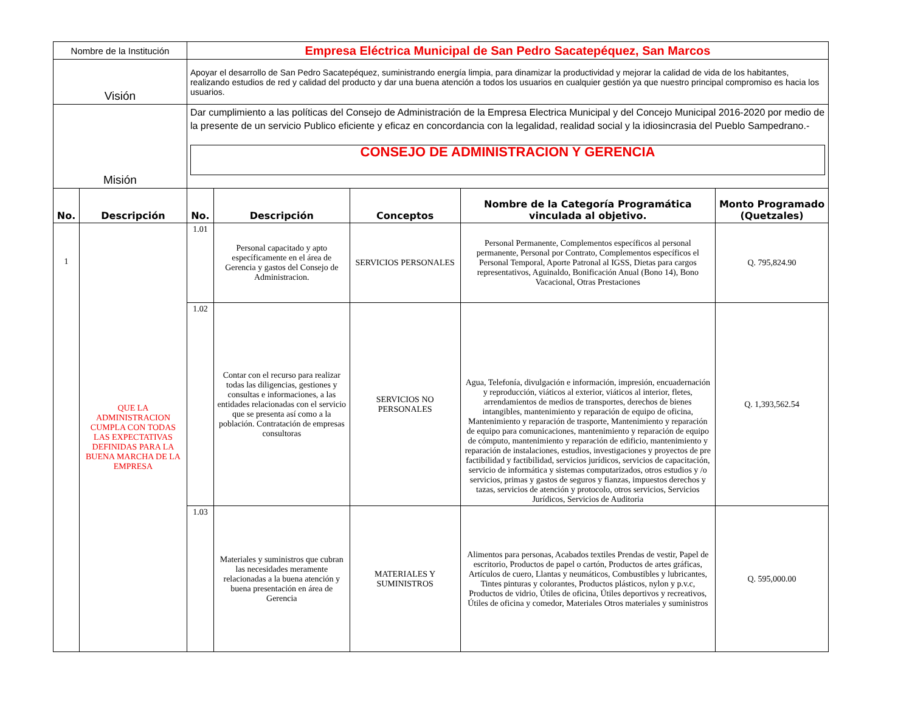| Nombre de la Institución | | Empresa Eléctrica Municipal de San Pedro Sacatepéquez, San Marcos | | | | |
| Visión | | Apoyar el desarrollo de San Pedro Sacatepéquez, suministrando energía limpia, para dinamizar la productividad y mejorar la calidad de vida de los habitantes, realizando estudios de red y calidad del producto y dar una buena atención a todos los usuarios en cualquier gestión ya que nuestro principal compromiso es hacia los usuarios. | | | | |
| Misión | | Dar cumplimiento a las políticas del Consejo de Administración de la Empresa Electrica Municipal y del Concejo Municipal 2016-2020 por medio de la presente de un servicio Publico eficiente y eficaz en concordancia con la legalidad, realidad social y la idiosincrasia del Pueblo Sampedrano.- CONSEJO DE ADMINISTRACION Y GERENCIA | | | | |
| No. | Descripción | No. | Descripción | Conceptos | Nombre de la Categoría Programática vinculada al objetivo. | Monto Programado (Quetzales) |
| 1 | QUE LA ADMINISTRACION CUMPLA CON TODAS LAS EXPECTATIVAS DEFINIDAS PARA LA BUENA MARCHA DE LA EMPRESA | 1.01 | Personal capacitado y apto específicamente en el área de Gerencia y gastos del Consejo de Administracion. | SERVICIOS PERSONALES | Personal Permanente, Complementos específicos al personal permanente, Personal por Contrato, Complementos específicos el Personal Temporal, Aporte Patronal al IGSS, Dietas para cargos representativos, Aguinaldo, Bonificación Anual (Bono 14), Bono Vacacional, Otras Prestaciones | Q. 795,824.90 |
| | | 1.02 | Contar con el recurso para realizar todas las diligencias, gestiones y consultas e informaciones, a las entidades relacionadas con el servicio que se presenta así como a la población. Contratación de empresas consultoras | SERVICIOS NO PERSONALES | Agua, Telefonía, divulgación e información, impresión, encuadernación y reproducción, viáticos al exterior, viáticos al interior, fletes, arrendamientos de medios de transportes, derechos de bienes intangibles, mantenimiento y reparación de equipo de oficina, Mantenimiento y reparación de trasporte, Mantenimiento y reparación de equipo para comunicaciones, mantenimiento y reparación de equipo de cómputo, mantenimiento y reparación de edificio, mantenimiento y reparación de instalaciones, estudios, investigaciones y proyectos de pre factibilidad y factibilidad, servicios jurídicos, servicios de capacitación, servicio de informática y sistemas computarizados, otros estudios y /o servicios, primas y gastos de seguros y fianzas, impuestos derechos y tazas, servicios de atención y protocolo, otros servicios, Servicios Jurídicos, Servicios de Auditoria | Q. 1,393,562.54 |
| | | 1.03 | Materiales y suministros que cubran las necesidades meramente relacionadas a la buena atención y buena presentación en área de Gerencia | MATERIALES Y SUMINISTROS | Alimentos para personas, Acabados textiles Prendas de vestir, Papel de escritorio, Productos de papel o cartón, Productos de artes gráficas, Artículos de cuero, Llantas y neumáticos, Combustibles y lubricantes, Tintes pinturas y colorantes, Productos plásticos, nylon y p.v.c, Productos de vidrio, Útiles de oficina, Útiles deportivos y recreativos, Útiles de oficina y comedor, Materiales Otros materiales y suministros | Q. 595,000.00 |